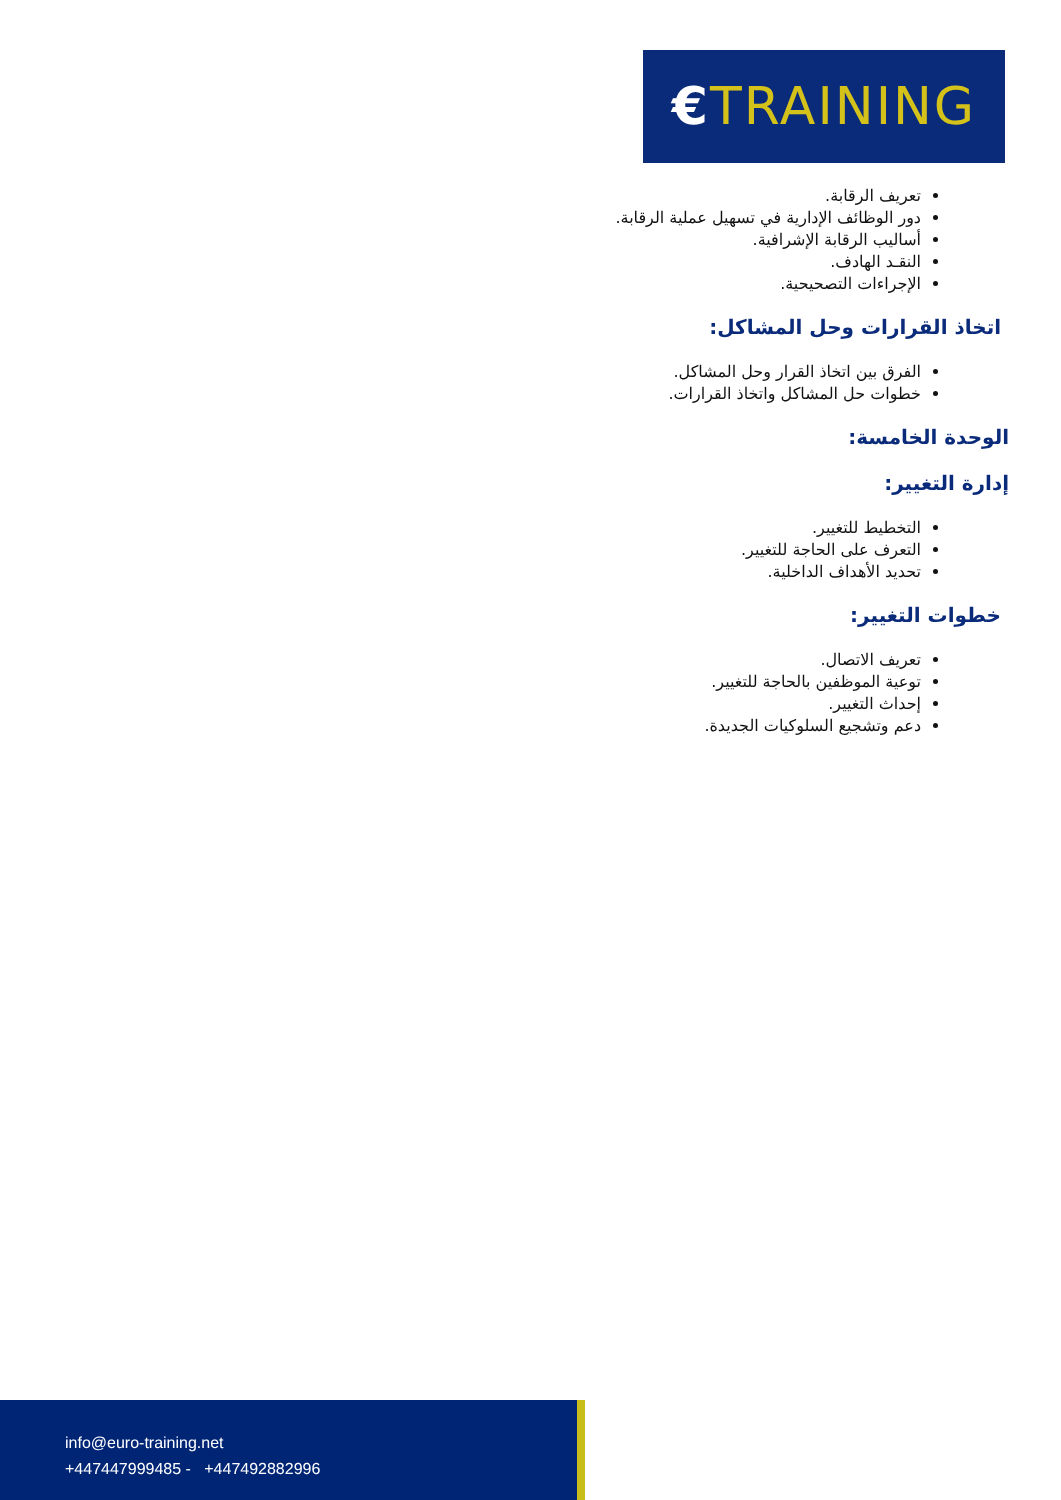€TRAINING
تعريف الرقابة.
دور الوظائف الإدارية في تسهيل عملية الرقابة.
أساليب الرقابة الإشرافية.
النقـد الهادف.
الإجراءات التصحيحية.
اتخاذ القرارات وحل المشاكل:
الفرق بين اتخاذ القرار وحل المشاكل.
خطوات حل المشاكل واتخاذ القرارات.
الوحدة الخامسة:
إدارة التغيير:
التخطيط للتغيير.
التعرف على الحاجة للتغيير.
تحديد الأهداف الداخلية.
خطوات التغيير:
تعريف الاتصال.
توعية الموظفين بالحاجة للتغيير.
إحداث التغيير.
دعم وتشجيع السلوكيات الجديدة.
info@euro-training.net
+447447999485 - +447492882996